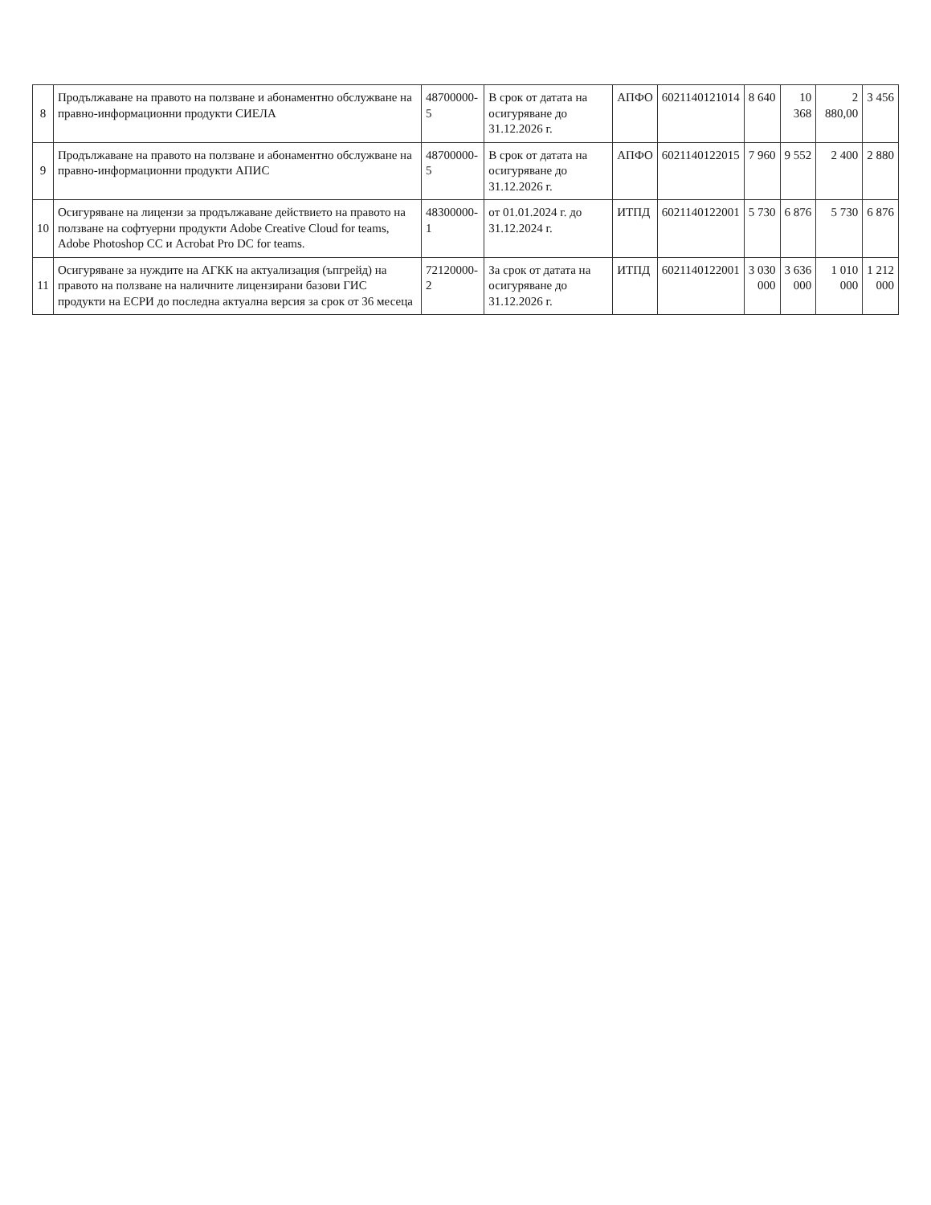| 8 | Продължаване на правото на ползване и абонаментно обслужване на правно-информационни продукти СИЕЛА | 48700000-5 | В срок от датата на осигуряване до 31.12.2026 г. | АПФО | 6021140121014 | 8 640 | 10 368 | 2 880,00 | 3 456 |
| 9 | Продължаване на правото на ползване и абонаментно обслужване на правно-информационни продукти АПИС | 48700000-5 | В срок от датата на осигуряване до 31.12.2026 г. | АПФО | 6021140122015 | 7 960 | 9 552 | 2 400 | 2 880 |
| 10 | Осигуряване на лицензи за продължаване действието на правото на ползване на софтуерни продукти Adobe Creative Cloud for teams, Adobe Photoshop CC и Acrobat Pro DC for teams. | 48300000-1 | от 01.01.2024 г. до 31.12.2024 г. | ИТПД | 6021140122001 | 5 730 | 6 876 | 5 730 | 6 876 |
| 11 | Осигуряване за нуждите на АГКК на актуализация (ъпгрейд) на правото на ползване на наличните лицензирани базови ГИС продукти на ЕСРИ до последна актуална версия за срок от 36 месеца | 72120000-2 | За срок от датата на осигуряване до 31.12.2026 г. | ИТПД | 6021140122001 | 3 030 000 | 3 636 000 | 1 010 000 | 1 212 000 |